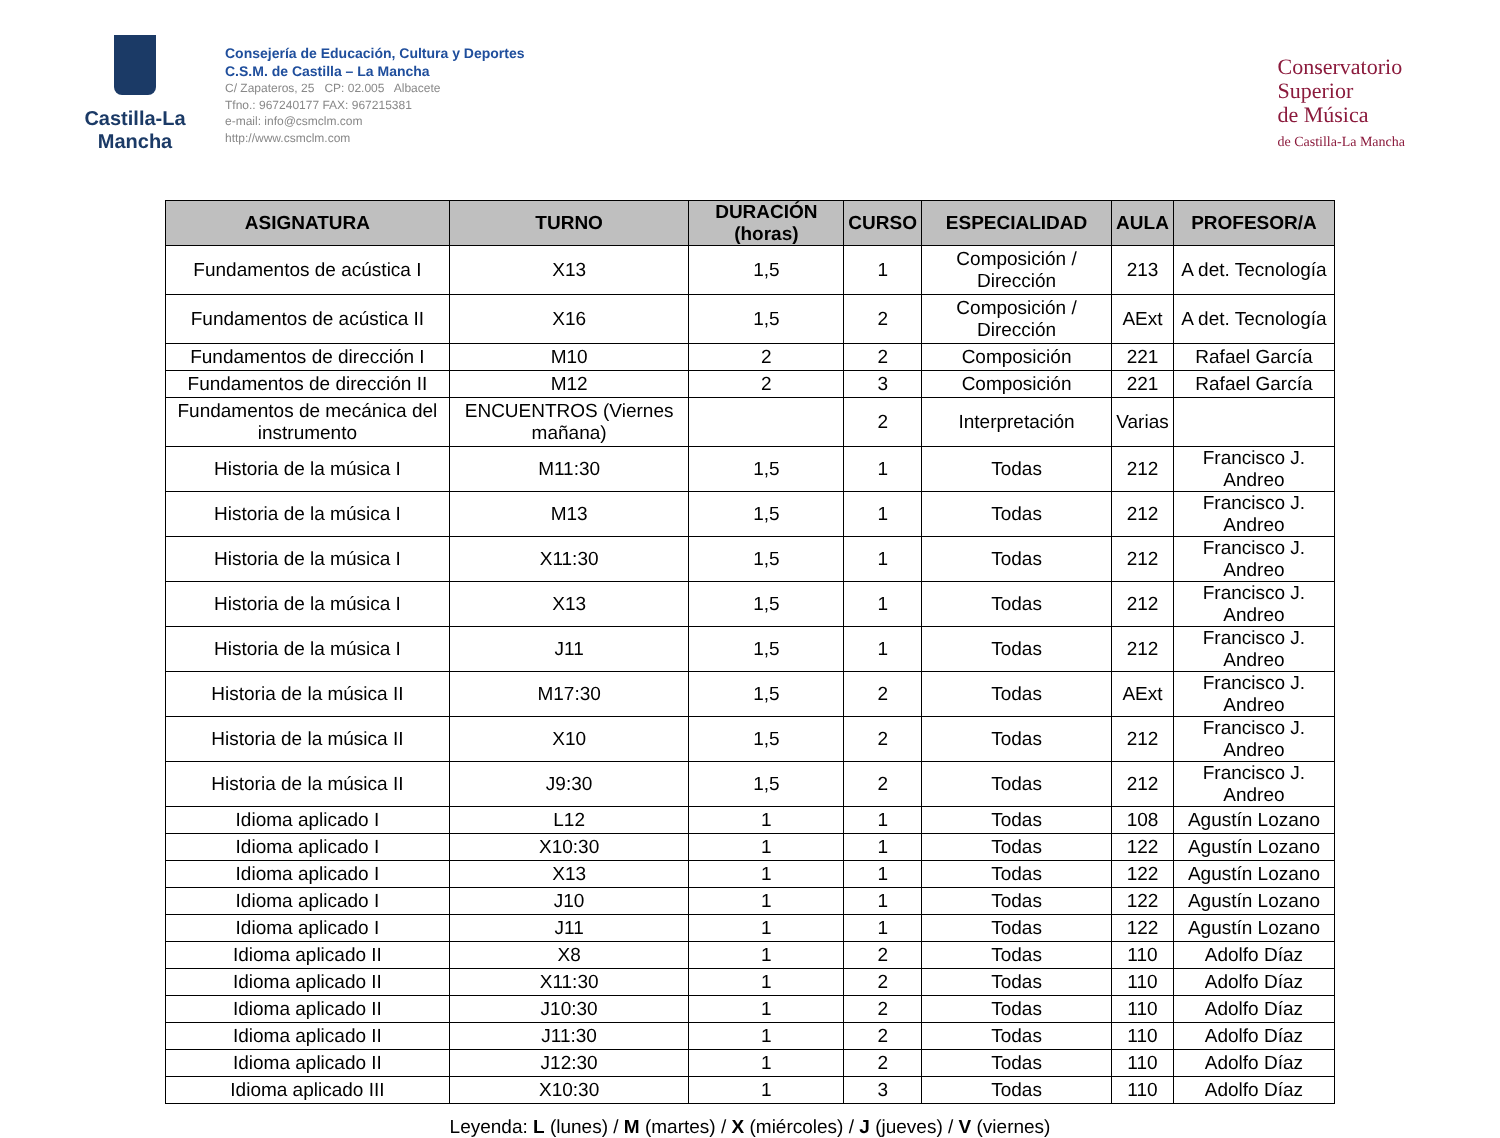Castilla-La Mancha
Consejería de Educación, Cultura y Deportes
C.S.M. de Castilla – La Mancha
C/ Zapateros, 25 CP: 02.005 Albacete
Tfno.: 967240177 FAX: 967215381
e-mail: info@csmclm.com
http://www.csmclm.com
Conservatorio
Superior
de Música
de Castilla-La Mancha
| ASIGNATURA | TURNO | DURACIÓN (horas) | CURSO | ESPECIALIDAD | AULA | PROFESOR/A |
| --- | --- | --- | --- | --- | --- | --- |
| Fundamentos de acústica I | X13 | 1,5 | 1 | Composición / Dirección | 213 | A det. Tecnología |
| Fundamentos de acústica II | X16 | 1,5 | 2 | Composición / Dirección | AExt | A det. Tecnología |
| Fundamentos de dirección I | M10 | 2 | 2 | Composición | 221 | Rafael García |
| Fundamentos de dirección II | M12 | 2 | 3 | Composición | 221 | Rafael García |
| Fundamentos de mecánica del instrumento | ENCUENTROS (Viernes mañana) | | 2 | Interpretación | Varias | |
| Historia de la música I | M11:30 | 1,5 | 1 | Todas | 212 | Francisco J. Andreo |
| Historia de la música I | M13 | 1,5 | 1 | Todas | 212 | Francisco J. Andreo |
| Historia de la música I | X11:30 | 1,5 | 1 | Todas | 212 | Francisco J. Andreo |
| Historia de la música I | X13 | 1,5 | 1 | Todas | 212 | Francisco J. Andreo |
| Historia de la música I | J11 | 1,5 | 1 | Todas | 212 | Francisco J. Andreo |
| Historia de la música II | M17:30 | 1,5 | 2 | Todas | AExt | Francisco J. Andreo |
| Historia de la música II | X10 | 1,5 | 2 | Todas | 212 | Francisco J. Andreo |
| Historia de la música II | J9:30 | 1,5 | 2 | Todas | 212 | Francisco J. Andreo |
| Idioma aplicado I | L12 | 1 | 1 | Todas | 108 | Agustín Lozano |
| Idioma aplicado I | X10:30 | 1 | 1 | Todas | 122 | Agustín Lozano |
| Idioma aplicado I | X13 | 1 | 1 | Todas | 122 | Agustín Lozano |
| Idioma aplicado I | J10 | 1 | 1 | Todas | 122 | Agustín Lozano |
| Idioma aplicado I | J11 | 1 | 1 | Todas | 122 | Agustín Lozano |
| Idioma aplicado II | X8 | 1 | 2 | Todas | 110 | Adolfo Díaz |
| Idioma aplicado II | X11:30 | 1 | 2 | Todas | 110 | Adolfo Díaz |
| Idioma aplicado II | J10:30 | 1 | 2 | Todas | 110 | Adolfo Díaz |
| Idioma aplicado II | J11:30 | 1 | 2 | Todas | 110 | Adolfo Díaz |
| Idioma aplicado II | J12:30 | 1 | 2 | Todas | 110 | Adolfo Díaz |
| Idioma aplicado III | X10:30 | 1 | 3 | Todas | 110 | Adolfo Díaz |
Leyenda: L (lunes) / M (martes) / X (miércoles) / J (jueves) / V (viernes)